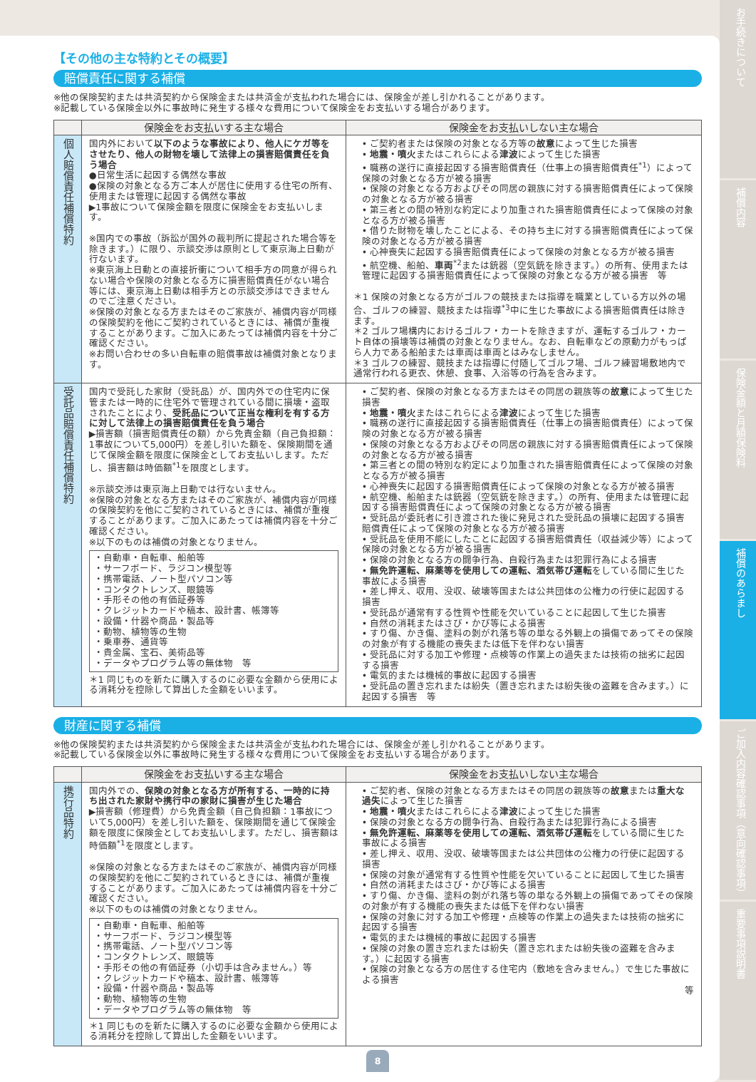【その他の主な特約とその概要】
賠償責任に関する補償
※他の保険契約または共済契約から保険金または共済金が支払われた場合には、保険金が差し引かれることがあります。
※記載している保険金以外に事故時に発生する様々な費用について保険金をお支払いする場合があります。
| | 保険金をお支払いする主な場合 | 保険金をお支払いしない主な場合 |
| --- | --- | --- |
| 個人賠償責任補償特約 | 国内外において 以下のような事故により、他人にケガ等をさせたり、他人の財物を壊して法律上の損害賠償責任を負う場合 ●日常生活に起因する偶然な事故 ●保険の対象となる方ご本人が居住に使用する住宅の所有、使用または管理に起因する偶然な事故 ▶1事故について保険金額を限度に保険金をお支払いします。 ※国内での事故（訴訟が国外の裁判所に提起された場合等を除きます。）に限り、示談交渉は原則として東京海上日動が行ないます。 ※東京海上日動との直接折衝について相手方の同意が得られない場合や保険の対象となる方に損害賠償責任がない場合等には、東京海上日動は相手方との示談交渉はできませんのでご注意ください。 ※保険の対象となる方またはそのご家族が、補償内容が同様の保険契約を他にご契約されているときには、補償が重複することがあります。ご加入にあたっては補償内容を十分ご確認ください。 ※お問い合わせの多い自転車の賠償事故は補償対象となります。 | • ご契約者または保険の対象となる方等の 故意 によって生じた損害 • 地震・噴火 またはこれらによる 津波 によって生じた損害 • 職務の遂行に直接起因する損害賠償責任（仕事上の損害賠償責任<sup>*1</sup>）によって保険の対象となる方が被る損害 • 保険の対象となる方およびその同居の親族に対する損害賠償責任によって保険の対象となる方が被る損害 • 第三者との間の特別な約定により加重された損害賠償責任によって保険の対象となる方が被る損害 • 借りた財物を壊したことによる、その持ち主に対する損害賠償責任によって保険の対象となる方が被る損害 • 心神喪失に起因する損害賠償責任によって保険の対象となる方が被る損害 • 航空機、船舶、 車両<sup>*2</sup>または銃器（空気銃を除きます。）の所有、使用または管理に起因する損害賠償責任によって保険の対象となる方が被る損害 等 ＊1 保険の対象となる方がゴルフの競技または指導を職業としている方以外の場合、ゴルフの練習、競技または指導<sup>*3</sup>中に生じた事故による損害賠償責任は除きます。 ＊2 ゴルフ場構内におけるゴルフ・カートを除きますが、運転するゴルフ・カート自体の損壊等は補償の対象となりません。なお、自転車などの原動力がもっぱら人力である船舶または車両は車両とはみなしません。 ＊3 ゴルフの練習、競技または指導に付随してゴルフ場、ゴルフ練習場敷地内で通常行われる更衣、休憩、食事、入浴等の行為を含みます。 |
| 受託品賠償責任補償特約 | 国内で受託した家財（受託品）が、国内外での住宅内に保管または一時的に住宅外で管理されている間に損壊・盗取されたことにより、 受託品について正当な権利を有する方に対して法律上の損害賠償責任を負う場合 ▶損害額（損害賠償責任の額）から免責金額（自己負担額：1事故について5,000円）を差し引いた額を、保険期間を通じて保険金額を限度に保険金としてお支払いします。ただし、損害額は時価額<sup>*1</sup>を限度とします。 ※示談交渉は東京海上日動では行ないません。 ※保険の対象となる方またはそのご家族が、補償内容が同様の保険契約を他にご契約されているときには、補償が重複することがあります。ご加入にあたっては補償内容を十分ご確認ください。 ※以下のものは補償の対象となりません。 ・自動車・自転車、船舶等 ・サーフボード、ラジコン模型等 ・携帯電話、ノート型パソコン等 ・コンタクトレンズ、眼鏡等 ・手形その他の有価証券等 ・クレジットカードや稿本、設計書、帳簿等 ・設備・什器や商品・製品等 ・動物、植物等の生物 ・乗車券、通貨等 ・貴金属、宝石、美術品等 ・データやプログラム等の無体物 等 ＊1 同じものを新たに購入するのに必要な金額から使用による消耗分を控除して算出した金額をいいます。 | • ご契約者、保険の対象となる方またはその同居の親族等の 故意 によって生じた損害 • 地震・噴火 またはこれらによる 津波 によって生じた損害 • 職務の遂行に直接起因する損害賠償責任（仕事上の損害賠償責任）によって保険の対象となる方が被る損害 • 保険の対象となる方およびその同居の親族に対する損害賠償責任によって保険の対象となる方が被る損害 • 第三者との間の特別な約定により加重された損害賠償責任によって保険の対象となる方が被る損害 • 心神喪失に起因する損害賠償責任によって保険の対象となる方が被る損害 • 航空機、船舶または銃器（空気銃を除きます。）の所有、使用または管理に起因する損害賠償責任によって保険の対象となる方が被る損害 • 受託品が委託者に引き渡された後に発見された受託品の損壊に起因する損害賠償責任によって保険の対象となる方が被る損害 • 受託品を使用不能にしたことに起因する損害賠償責任（収益減少等）によって保険の対象となる方が被る損害 • 保険の対象となる方の闘争行為、自殺行為または犯罪行為による損害 • 無免許運転、麻薬等を使用しての運転、酒気帯び運転 をしている間に生じた事故による損害 • 差し押え、収用、没収、破壊等国または公共団体の公権力の行使に起因する損害 • 受託品が通常有する性質や性能を欠いていることに起因して生じた損害 • 自然の消耗またはさび・かび等による損害 • すり傷、かき傷、塗料の剝がれ落ち等の単なる外観上の損傷であってその保険の対象が有する機能の喪失または低下を伴わない損害 • 受託品に対する加工や修理・点検等の作業上の過失または技術の拙劣に起因する損害 • 電気的または機械的事故に起因する損害 • 受託品の置き忘れまたは紛失（置き忘れまたは紛失後の盗難を含みます。）に起因する損害 等 |
財産に関する補償
※他の保険契約または共済契約から保険金または共済金が支払われた場合には、保険金が差し引かれることがあります。
※記載している保険金以外に事故時に発生する様々な費用について保険金をお支払いする場合があります。
| | 保険金をお支払いする主な場合 | 保険金をお支払いしない主な場合 |
| --- | --- | --- |
| 携行品特約 | 国内外での、 保険の対象となる方が所有する、一時的に持ち出された家財や携行中の家財に損害が生じた場合 ▶損害額（修理費）から免責金額（自己負担額：1事故について5,000円）を差し引いた額を、保険期間を通じて保険金額を限度に保険金としてお支払いします。ただし、損害額は時価額<sup>*1</sup>を限度とします。 ※保険の対象となる方またはそのご家族が、補償内容が同様の保険契約を他にご契約されているときには、補償が重複することがあります。ご加入にあたっては補償内容を十分ご確認ください。 ※以下のものは補償の対象となりません。 ・自動車・自転車、船舶等 ・サーフボード、ラジコン模型等 ・携帯電話、ノート型パソコン等 ・コンタクトレンズ、眼鏡等 ・手形その他の有価証券（小切手は含みません。）等 ・クレジットカードや稿本、設計書、帳簿等 ・設備・什器や商品・製品等 ・動物、植物等の生物 ・データやプログラム等の無体物 等 ＊1 同じものを新たに購入するのに必要な金額から使用による消耗分を控除して算出した金額をいいます。 | • ご契約者、保険の対象となる方またはその同居の親族等の 故意 または 重大な過失 によって生じた損害 • 地震・噴火 またはこれらによる 津波 によって生じた損害 • 保険の対象となる方の闘争行為、自殺行為または犯罪行為による損害 • 無免許運転、麻薬等を使用しての運転、酒気帯び運転 をしている間に生じた事故による損害 • 差し押え、収用、没収、破壊等国または公共団体の公権力の行使に起因する損害 • 保険の対象が通常有する性質や性能を欠いていることに起因して生じた損害 • 自然の消耗またはさび・かび等による損害 • すり傷、かき傷、塗料の剝がれ落ち等の単なる外観上の損傷であってその保険の対象が有する機能の喪失または低下を伴わない損害 • 保険の対象に対する加工や修理・点検等の作業上の過失または技術の拙劣に起因する損害 • 電気的または機械的事故に起因する損害 • 保険の対象の置き忘れまたは紛失（置き忘れまたは紛失後の盗難を含みます。）に起因する損害 • 保険の対象となる方の居住する住宅内（敷地を含みません。）で生じた事故による損害 等 |
8
お手続きについて
補償内容
保険金額と月額保険料
補償のあらまし
ご加入内容確認事項（意向確認事項）
重要事項説明書